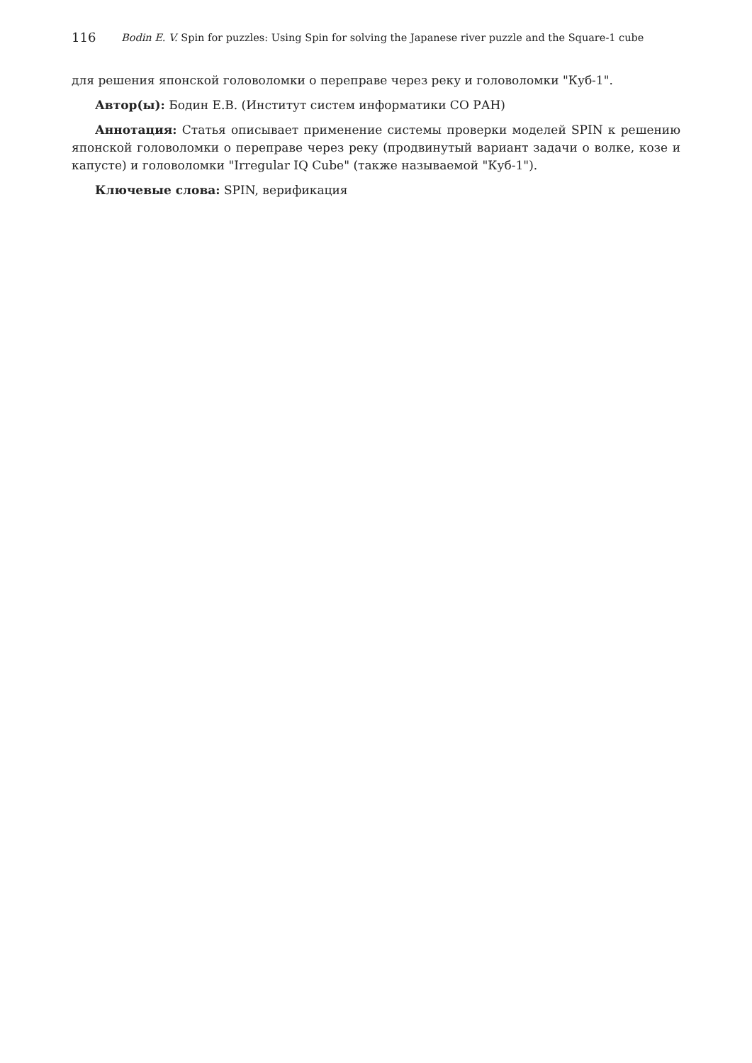116 Bodin E. V. Spin for puzzles: Using Spin for solving the Japanese river puzzle and the Square-1 cube
для решения японской головоломки о переправе через реку и головоломки "Куб-1".
Автор(ы): Бодин Е.В. (Институт систем информатики СО РАН)
Аннотация: Статья описывает применение системы проверки моделей SPIN к решению японской головоломки о переправе через реку (продвинутый вариант задачи о волке, козе и капусте) и головоломки "Irregular IQ Cube" (также называемой "Куб-1").
Ключевые слова: SPIN, верификация